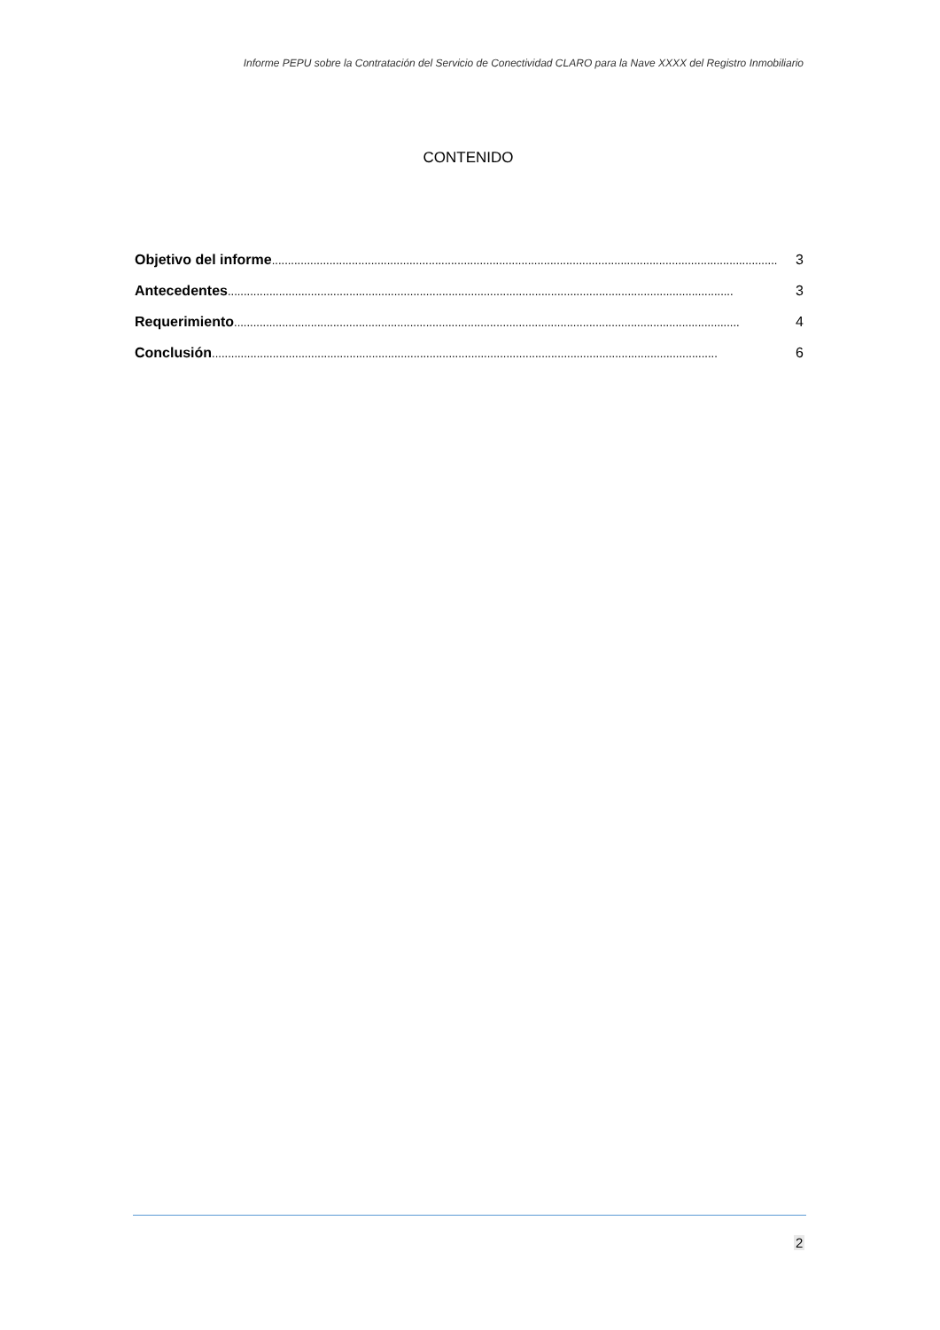Informe PEPU sobre la Contratación del Servicio de Conectividad CLARO para la Nave XXXX del Registro Inmobiliario
CONTENIDO
Objetivo del informe .............................................................................................................................................................. 3
Antecedentes.............................................................................................................................................................. 3
Requerimiento.............................................................................................................................................................. 4
Conclusión.............................................................................................................................................................. 6
2